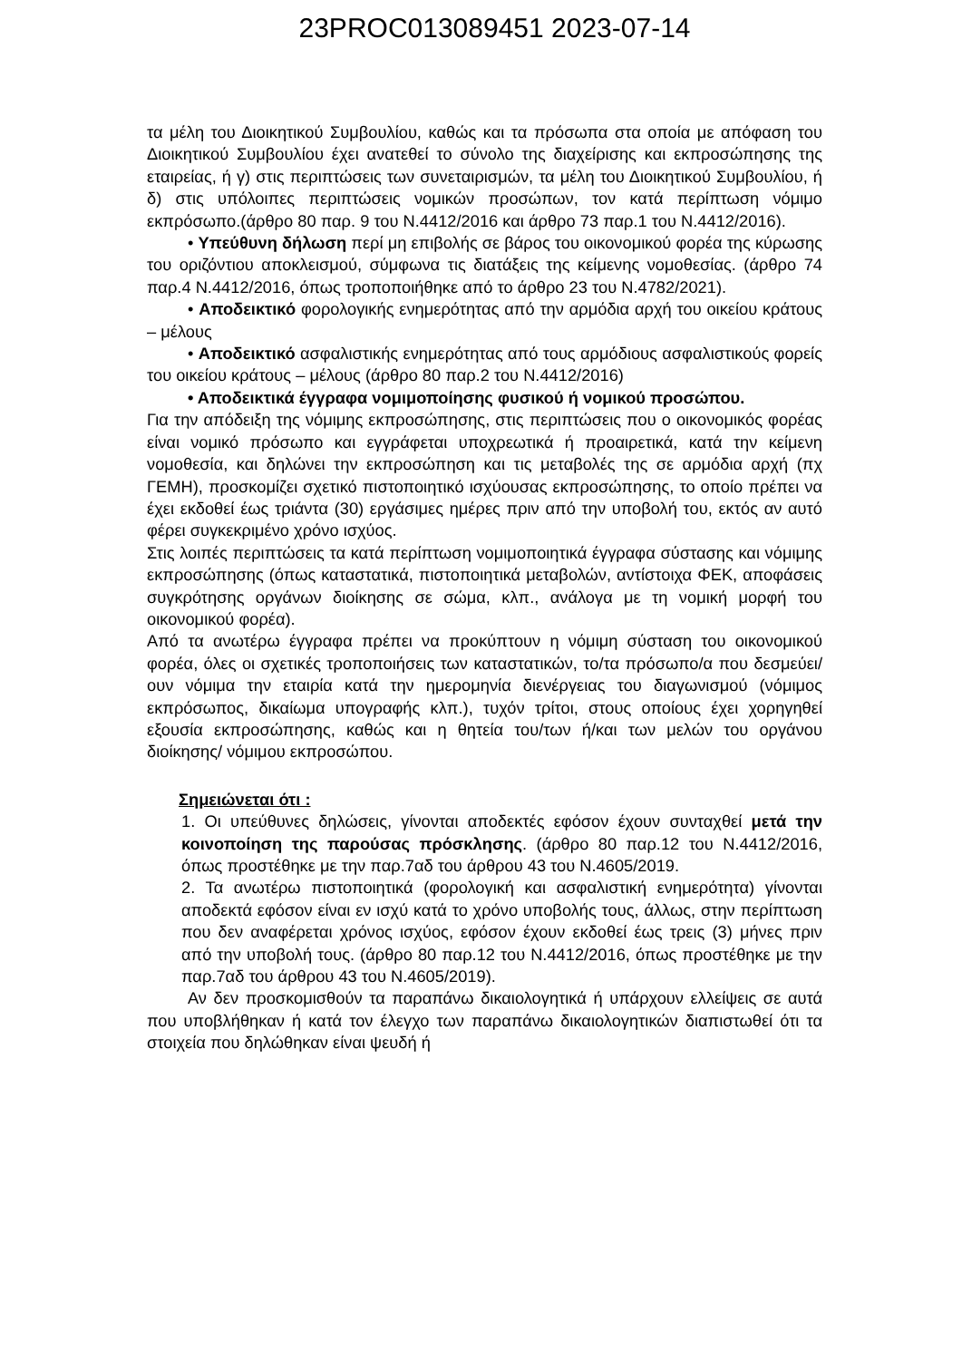23PROC013089451 2023-07-14
τα μέλη του Διοικητικού Συμβουλίου, καθώς και τα πρόσωπα στα οποία με απόφαση του Διοικητικού Συμβουλίου έχει ανατεθεί το σύνολο της διαχείρισης και εκπροσώπησης της εταιρείας, ή γ) στις περιπτώσεις των συνεταιρισμών, τα μέλη του Διοικητικού Συμβουλίου, ή δ) στις υπόλοιπες περιπτώσεις νομικών προσώπων, τον κατά περίπτωση νόμιμο εκπρόσωπο.(άρθρο 80 παρ. 9 του Ν.4412/2016 και άρθρο 73 παρ.1 του Ν.4412/2016).
• Υπεύθυνη δήλωση περί μη επιβολής σε βάρος του οικονομικού φορέα της κύρωσης του οριζόντιου αποκλεισμού, σύμφωνα τις διατάξεις της κείμενης νομοθεσίας. (άρθρο 74 παρ.4 Ν.4412/2016, όπως τροποποιήθηκε από το άρθρο 23 του Ν.4782/2021).
• Αποδεικτικό φορολογικής ενημερότητας από την αρμόδια αρχή του οικείου κράτους – μέλους
• Αποδεικτικό ασφαλιστικής ενημερότητας από τους αρμόδιους ασφαλιστικούς φορείς του οικείου κράτους – μέλους (άρθρο 80 παρ.2 του Ν.4412/2016)
• Αποδεικτικά έγγραφα νομιμοποίησης φυσικού ή νομικού προσώπου.
Για την απόδειξη της νόμιμης εκπροσώπησης, στις περιπτώσεις που ο οικονομικός φορέας είναι νομικό πρόσωπο και εγγράφεται υποχρεωτικά ή προαιρετικά, κατά την κείμενη νομοθεσία, και δηλώνει την εκπροσώπηση και τις μεταβολές της σε αρμόδια αρχή (πχ ΓΕΜΗ), προσκομίζει σχετικό πιστοποιητικό ισχύουσας εκπροσώπησης, το οποίο πρέπει να έχει εκδοθεί έως τριάντα (30) εργάσιμες ημέρες πριν από την υποβολή του, εκτός αν αυτό φέρει συγκεκριμένο χρόνο ισχύος.
Στις λοιπές περιπτώσεις τα κατά περίπτωση νομιμοποιητικά έγγραφα σύστασης και νόμιμης εκπροσώπησης (όπως καταστατικά, πιστοποιητικά μεταβολών, αντίστοιχα ΦΕΚ, αποφάσεις συγκρότησης οργάνων διοίκησης σε σώμα, κλπ., ανάλογα με τη νομική μορφή του οικονομικού φορέα).
Από τα ανωτέρω έγγραφα πρέπει να προκύπτουν η νόμιμη σύσταση του οικονομικού φορέα, όλες οι σχετικές τροποποιήσεις των καταστατικών, το/τα πρόσωπο/α που δεσμεύει/ουν νόμιμα την εταιρία κατά την ημερομηνία διενέργειας του διαγωνισμού (νόμιμος εκπρόσωπος, δικαίωμα υπογραφής κλπ.), τυχόν τρίτοι, στους οποίους έχει χορηγηθεί εξουσία εκπροσώπησης, καθώς και η θητεία του/των ή/και των μελών του οργάνου διοίκησης/ νόμιμου εκπροσώπου.
Σημειώνεται ότι :
1. Οι υπεύθυνες δηλώσεις, γίνονται αποδεκτές εφόσον έχουν συνταχθεί μετά την κοινοποίηση της παρούσας πρόσκλησης. (άρθρο 80 παρ.12 του Ν.4412/2016, όπως προστέθηκε με την παρ.7αδ του άρθρου 43 του Ν.4605/2019.
2. Τα ανωτέρω πιστοποιητικά (φορολογική και ασφαλιστική ενημερότητα) γίνονται αποδεκτά εφόσον είναι εν ισχύ κατά το χρόνο υποβολής τους, άλλως, στην περίπτωση που δεν αναφέρεται χρόνος ισχύος, εφόσον έχουν εκδοθεί έως τρεις (3) μήνες πριν από την υποβολή τους. (άρθρο 80 παρ.12 του Ν.4412/2016, όπως προστέθηκε με την παρ.7αδ του άρθρου 43 του Ν.4605/2019).
Αν δεν προσκομισθούν τα παραπάνω δικαιολογητικά ή υπάρχουν ελλείψεις σε αυτά που υποβλήθηκαν ή κατά τον έλεγχο των παραπάνω δικαιολογητικών διαπιστωθεί ότι τα στοιχεία που δηλώθηκαν είναι ψευδή ή